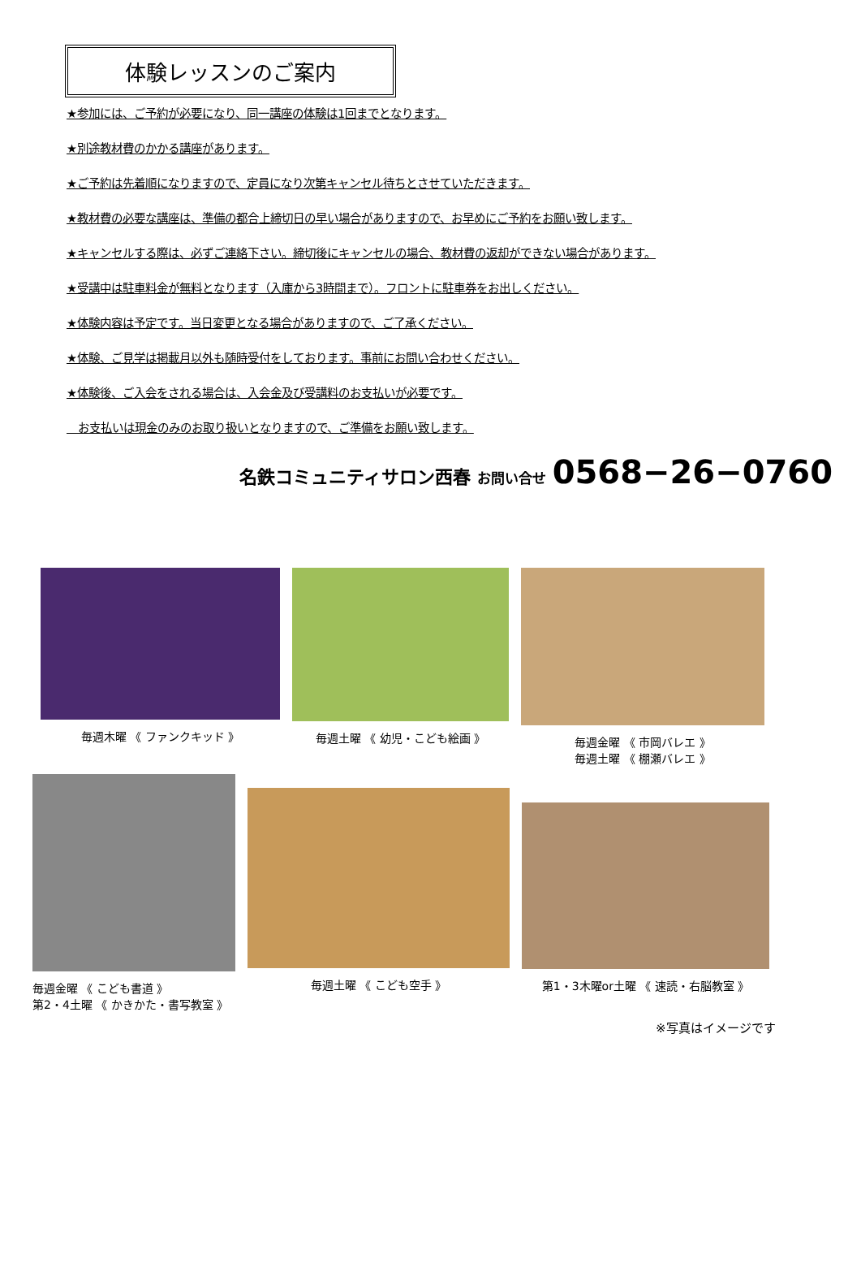体験レッスンのご案内
★参加には、ご予約が必要になり、同一講座の体験は1回までとなります。
★別途教材費のかかる講座があります。
★ご予約は先着順になりますので、定員になり次第キャンセル待ちとさせていただきます。
★教材費の必要な講座は、準備の都合上締切日の早い場合がありますので、お早めにご予約をお願い致します。
★キャンセルする際は、必ずご連絡下さい。締切後にキャンセルの場合、教材費の返却ができない場合があります。
★受講中は駐車料金が無料となります（入庫から3時間まで）。フロントに駐車券をお出しください。
★体験内容は予定です。当日変更となる場合がありますので、ご了承ください。
★体験、ご見学は掲載月以外も随時受付をしております。事前にお問い合わせください。
★体験後、ご入会をされる場合は、入会金及び受講料のお支払いが必要です。
お支払いは現金のみのお取り扱いとなりますので、ご準備をお願い致します。
名鉄コミュニティサロン西春 お問い合せ 0568−26−0760
毎週木曜 《 ファンクキッド 》 毎週土曜 《 幼児・こども絵画 》 毎週金曜 《 市岡バレエ 》
毎週土曜 《 棚瀬バレエ 》
毎週金曜 《 こども書道 》
第2・4土曜 《 かきかた・書写教室 》
毎週土曜 《 こども空手 》
第1・3木曜or土曜 《 速読・右脳教室 》
※写真はイメージです